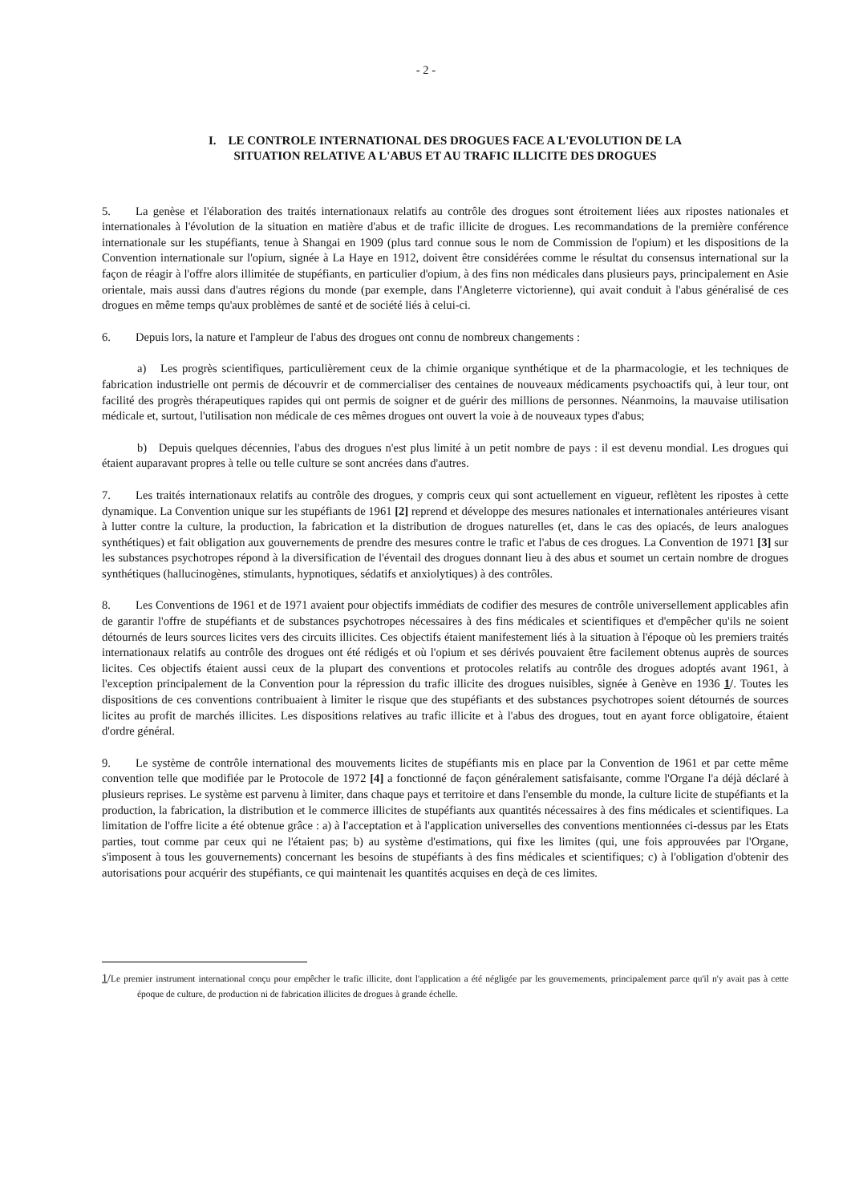- 2 -
I. LE CONTROLE INTERNATIONAL DES DROGUES FACE A L'EVOLUTION DE LA
SITUATION RELATIVE A L'ABUS ET AU TRAFIC ILLICITE DES DROGUES
5. La genèse et l'élaboration des traités internationaux relatifs au contrôle des drogues sont étroitement liées aux ripostes nationales et internationales à l'évolution de la situation en matière d'abus et de trafic illicite de drogues. Les recommandations de la première conférence internationale sur les stupéfiants, tenue à Shangai en 1909 (plus tard connue sous le nom de Commission de l'opium) et les dispositions de la Convention internationale sur l'opium, signée à La Haye en 1912, doivent être considérées comme le résultat du consensus international sur la façon de réagir à l'offre alors illimitée de stupéfiants, en particulier d'opium, à des fins non médicales dans plusieurs pays, principalement en Asie orientale, mais aussi dans d'autres régions du monde (par exemple, dans l'Angleterre victorienne), qui avait conduit à l'abus généralisé de ces drogues en même temps qu'aux problèmes de santé et de société liés à celui-ci.
6. Depuis lors, la nature et l'ampleur de l'abus des drogues ont connu de nombreux changements :
a) Les progrès scientifiques, particulièrement ceux de la chimie organique synthétique et de la pharmacologie, et les techniques de fabrication industrielle ont permis de découvrir et de commercialiser des centaines de nouveaux médicaments psychoactifs qui, à leur tour, ont facilité des progrès thérapeutiques rapides qui ont permis de soigner et de guérir des millions de personnes. Néanmoins, la mauvaise utilisation médicale et, surtout, l'utilisation non médicale de ces mêmes drogues ont ouvert la voie à de nouveaux types d'abus;
b) Depuis quelques décennies, l'abus des drogues n'est plus limité à un petit nombre de pays : il est devenu mondial. Les drogues qui étaient auparavant propres à telle ou telle culture se sont ancrées dans d'autres.
7. Les traités internationaux relatifs au contrôle des drogues, y compris ceux qui sont actuellement en vigueur, reflètent les ripostes à cette dynamique. La Convention unique sur les stupéfiants de 1961 [2] reprend et développe des mesures nationales et internationales antérieures visant à lutter contre la culture, la production, la fabrication et la distribution de drogues naturelles (et, dans le cas des opiacés, de leurs analogues synthétiques) et fait obligation aux gouvernements de prendre des mesures contre le trafic et l'abus de ces drogues. La Convention de 1971 [3] sur les substances psychotropes répond à la diversification de l'éventail des drogues donnant lieu à des abus et soumet un certain nombre de drogues synthétiques (hallucinogènes, stimulants, hypnotiques, sédatifs et anxiolytiques) à des contrôles.
8. Les Conventions de 1961 et de 1971 avaient pour objectifs immédiats de codifier des mesures de contrôle universellement applicables afin de garantir l'offre de stupéfiants et de substances psychotropes nécessaires à des fins médicales et scientifiques et d'empêcher qu'ils ne soient détournés de leurs sources licites vers des circuits illicites. Ces objectifs étaient manifestement liés à la situation à l'époque où les premiers traités internationaux relatifs au contrôle des drogues ont été rédigés et où l'opium et ses dérivés pouvaient être facilement obtenus auprès de sources licites. Ces objectifs étaient aussi ceux de la plupart des conventions et protocoles relatifs au contrôle des drogues adoptés avant 1961, à l'exception principalement de la Convention pour la répression du trafic illicite des drogues nuisibles, signée à Genève en 1936 1/. Toutes les dispositions de ces conventions contribuaient à limiter le risque que des stupéfiants et des substances psychotropes soient détournés de sources licites au profit de marchés illicites. Les dispositions relatives au trafic illicite et à l'abus des drogues, tout en ayant force obligatoire, étaient d'ordre général.
9. Le système de contrôle international des mouvements licites de stupéfiants mis en place par la Convention de 1961 et par cette même convention telle que modifiée par le Protocole de 1972 [4] a fonctionné de façon généralement satisfaisante, comme l'Organe l'a déjà déclaré à plusieurs reprises. Le système est parvenu à limiter, dans chaque pays et territoire et dans l'ensemble du monde, la culture licite de stupéfiants et la production, la fabrication, la distribution et le commerce illicites de stupéfiants aux quantités nécessaires à des fins médicales et scientifiques. La limitation de l'offre licite a été obtenue grâce : a) à l'acceptation et à l'application universelles des conventions mentionnées ci-dessus par les Etats parties, tout comme par ceux qui ne l'étaient pas; b) au système d'estimations, qui fixe les limites (qui, une fois approuvées par l'Organe, s'imposent à tous les gouvernements) concernant les besoins de stupéfiants à des fins médicales et scientifiques; c) à l'obligation d'obtenir des autorisations pour acquérir des stupéfiants, ce qui maintenait les quantités acquises en deçà de ces limites.
1/Le premier instrument international conçu pour empêcher le trafic illicite, dont l'application a été négligée par les gouvernements, principalement parce qu'il n'y avait pas à cette époque de culture, de production ni de fabrication illicites de drogues à grande échelle.